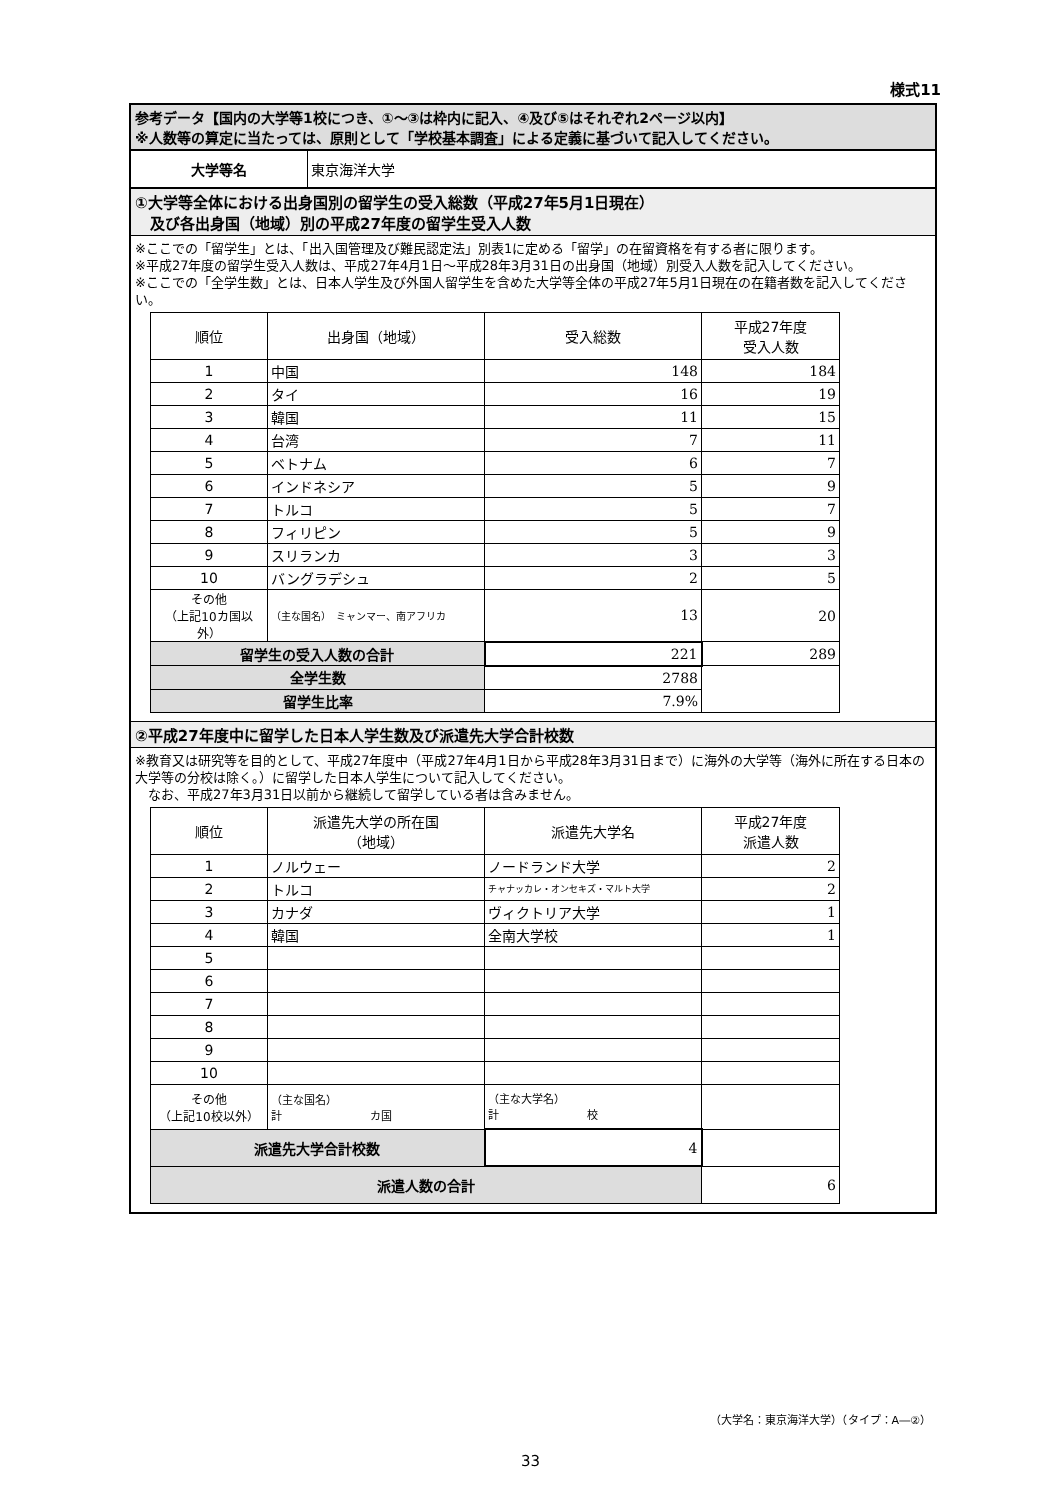様式11
参考データ【国内の大学等1校につき、①～③は枠内に記入、④及び⑤はそれぞれ2ページ以内】
※人数等の算定に当たっては、原則として「学校基本調査」による定義に基づいて記入してください。
| 大学等名 | 東京海洋大学 |
①大学等全体における出身国別の留学生の受入総数（平成27年5月1日現在）
　及び各出身国（地域）別の平成27年度の留学生受入人数
※ここでの「留学生」とは、「出入国管理及び難民認定法」別表1に定める「留学」の在留資格を有する者に限ります。
※平成27年度の留学生受入人数は、平成27年4月1日～平成28年3月31日の出身国（地域）別受入人数を記入してください。
※ここでの「全学生数」とは、日本人学生及び外国人留学生を含めた大学等全体の平成27年5月1日現在の在籍者数を記入してください。
| 順位 | 出身国（地域） | 受入総数 | 平成27年度 受入人数 |
| --- | --- | --- | --- |
| 1 | 中国 | 148 | 184 |
| 2 | タイ | 16 | 19 |
| 3 | 韓国 | 11 | 15 |
| 4 | 台湾 | 7 | 11 |
| 5 | ベトナム | 6 | 7 |
| 6 | インドネシア | 5 | 9 |
| 7 | トルコ | 5 | 7 |
| 8 | フィリピン | 5 | 9 |
| 9 | スリランカ | 3 | 3 |
| 10 | バングラデシュ | 2 | 5 |
| その他 （上記10カ国以外） | （主な国名） ミャンマー、南アフリカ | 13 | 20 |
| 留学生の受入人数の合計 | | 221 | 289 |
| 全学生数 | | 2788 | |
| 留学生比率 | | 7.9% | |
②平成27年度中に留学した日本人学生数及び派遣先大学合計校数
※教育又は研究等を目的として、平成27年度中（平成27年4月1日から平成28年3月31日まで）に海外の大学等（海外に所在する日本の大学等の分校は除く。）に留学した日本人学生について記入してください。
　なお、平成27年3月31日以前から継続して留学している者は含みません。
| 順位 | 派遣先大学の所在国 （地域） | 派遣先大学名 | 平成27年度 派遣人数 |
| --- | --- | --- | --- |
| 1 | ノルウェー | ノードランド大学 | 2 |
| 2 | トルコ | チャナッカレ・オンセキズ・マルト大学 | 2 |
| 3 | カナダ | ヴィクトリア大学 | 1 |
| 4 | 韓国 | 全南大学校 | 1 |
| 5 | | | |
| 6 | | | |
| 7 | | | |
| 8 | | | |
| 9 | | | |
| 10 | | | |
| その他 （上記10校以外） | （主な国名） 計 カ国 | （主な大学名） 計 校 | |
| 派遣先大学合計校数 | | 4 | |
| 派遣人数の合計 | | | 6 |
（大学名：東京海洋大学）（タイプ：A―②）
33